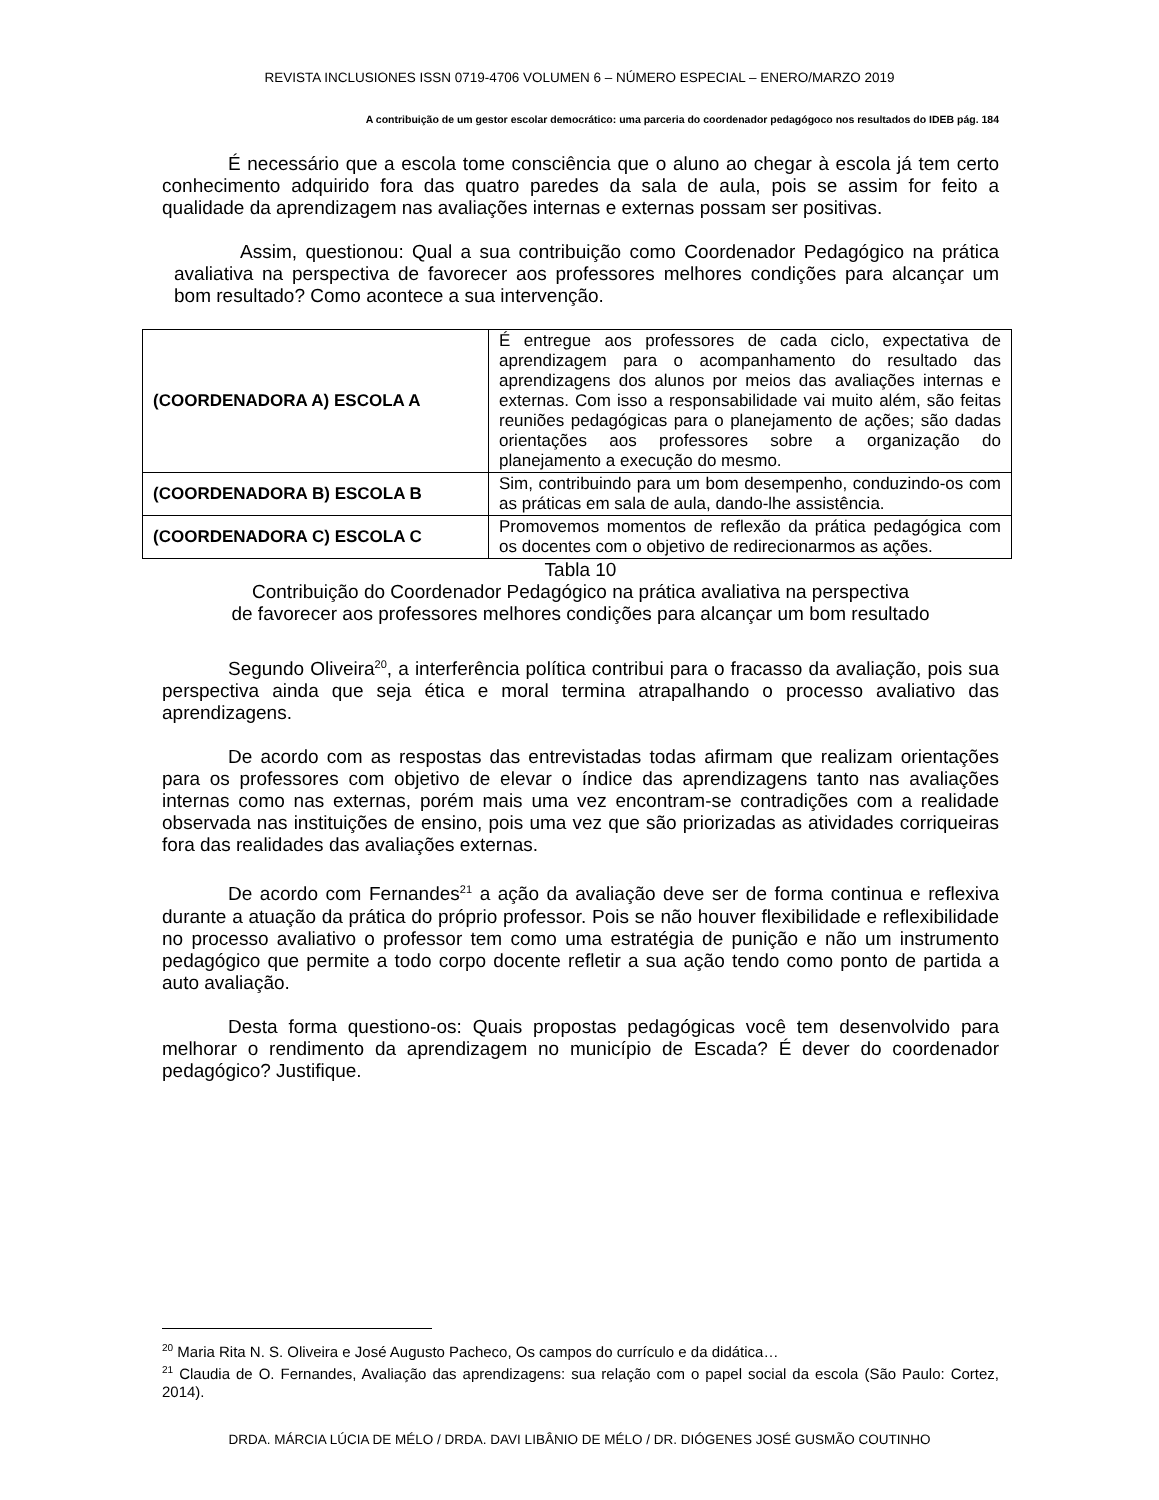REVISTA INCLUSIONES ISSN 0719-4706 VOLUMEN 6 – NÚMERO ESPECIAL – ENERO/MARZO 2019
A contribuição de um gestor escolar democrático: uma parceria do coordenador pedagógoco nos resultados do IDEB pág. 184
É necessário que a escola tome consciência que o aluno ao chegar à escola já tem certo conhecimento adquirido fora das quatro paredes da sala de aula, pois se assim for feito a qualidade da aprendizagem nas avaliações internas e externas possam ser positivas.
Assim, questionou: Qual a sua contribuição como Coordenador Pedagógico na prática avaliativa na perspectiva de favorecer aos professores melhores condições para alcançar um bom resultado? Como acontece a sua intervenção.
| (COORDENADORA A) ESCOLA A | É entregue aos professores de cada ciclo, expectativa de aprendizagem para o acompanhamento do resultado das aprendizagens dos alunos por meios das avaliações internas e externas. Com isso a responsabilidade vai muito além, são feitas reuniões pedagógicas para o planejamento de ações; são dadas orientações aos professores sobre a organização do planejamento a execução do mesmo. |
| (COORDENADORA B) ESCOLA B | Sim, contribuindo para um bom desempenho, conduzindo-os com as práticas em sala de aula, dando-lhe assistência. |
| (COORDENADORA C) ESCOLA C | Promovemos momentos de reflexão da prática pedagógica com os docentes com o objetivo de redirecionarmos as ações. |
Tabla 10
Contribuição do Coordenador Pedagógico na prática avaliativa na perspectiva
de favorecer aos professores melhores condições para alcançar um bom resultado
Segundo Oliveira<sup>20</sup>, a interferência política contribui para o fracasso da avaliação, pois sua perspectiva ainda que seja ética e moral termina atrapalhando o processo avaliativo das aprendizagens.
De acordo com as respostas das entrevistadas todas afirmam que realizam orientações para os professores com objetivo de elevar o índice das aprendizagens tanto nas avaliações internas como nas externas, porém mais uma vez encontram-se contradições com a realidade observada nas instituições de ensino, pois uma vez que são priorizadas as atividades corriqueiras fora das realidades das avaliações externas.
De acordo com Fernandes<sup>21</sup> a ação da avaliação deve ser de forma continua e reflexiva durante a atuação da prática do próprio professor. Pois se não houver flexibilidade e reflexibilidade no processo avaliativo o professor tem como uma estratégia de punição e não um instrumento pedagógico que permite a todo corpo docente refletir a sua ação tendo como ponto de partida a auto avaliação.
Desta forma questiono-os: Quais propostas pedagógicas você tem desenvolvido para melhorar o rendimento da aprendizagem no município de Escada? É dever do coordenador pedagógico? Justifique.
<sup>20</sup> Maria Rita N. S. Oliveira e José Augusto Pacheco, Os campos do currículo e da didática…
<sup>21</sup> Claudia de O. Fernandes, Avaliação das aprendizagens: sua relação com o papel social da escola (São Paulo: Cortez, 2014).
DRDA. MÁRCIA LÚCIA DE MÉLO / DRDA. DAVI LIBÂNIO DE MÉLO / DR. DIÓGENES JOSÉ GUSMÃO COUTINHO